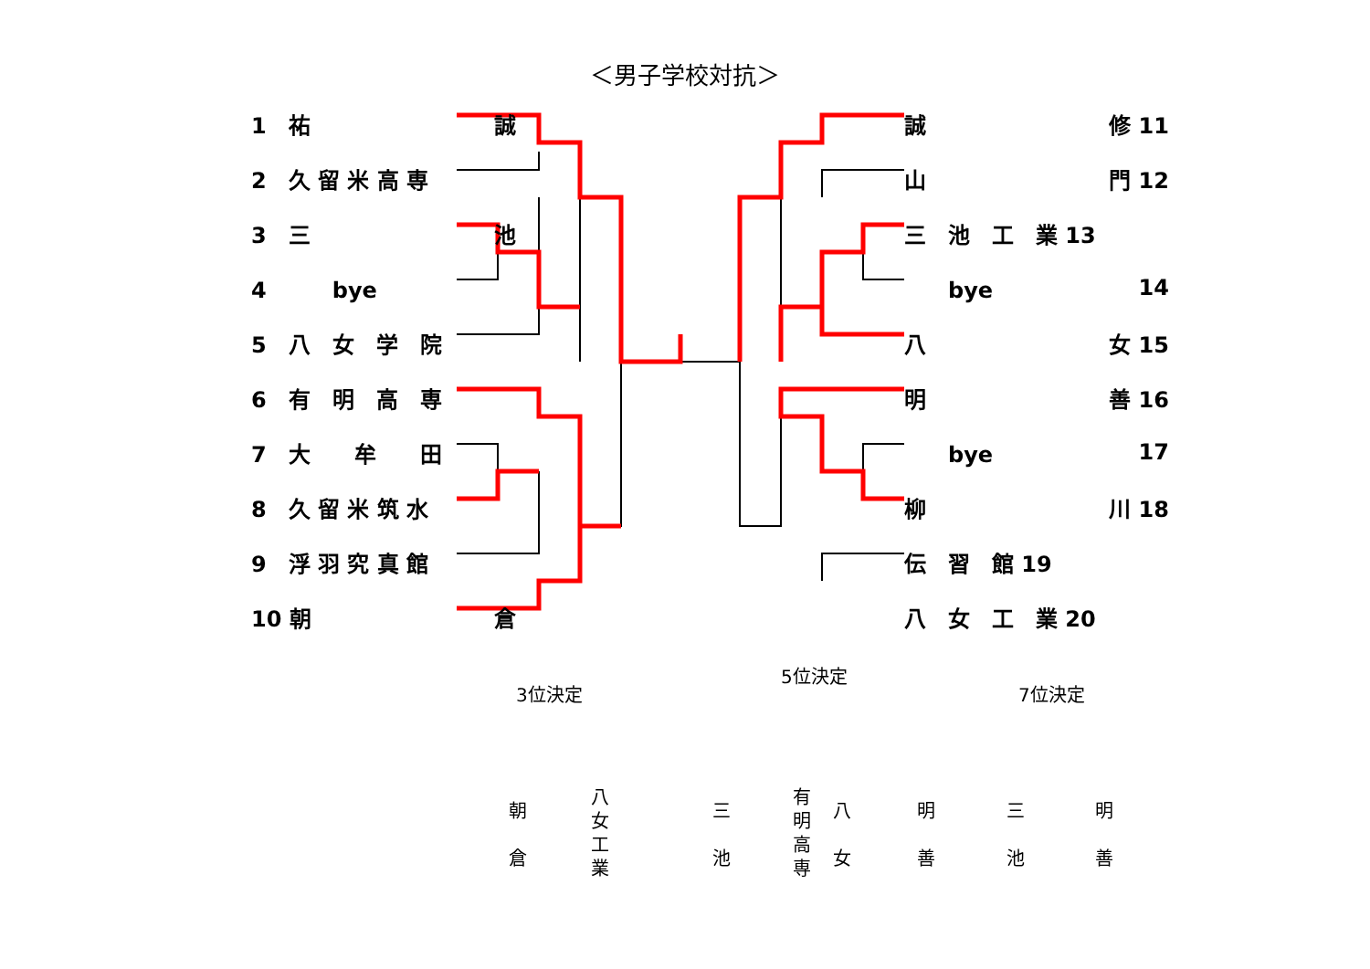＜男子学校対抗＞
1　祐 誠
2　久 留 米 高 専
3　三 池
4　　　bye
5　八　女　学　院
6　有　明　高　専
7　大　　牟　　田
8　久 留 米 筑 水
9　浮 羽 究 真 館
10 朝 倉
誠 修 11
山 門 12
三　池　工　業 13
　　bye 14
八 女 15
明 善 16
　　bye 17
柳 川 18
伝　習　館 19
八　女　工　業 20
3位決定
5位決定
7位決定
朝
倉
八女工業
三
池
有明高専
八
女
明
善
三
池
明
善